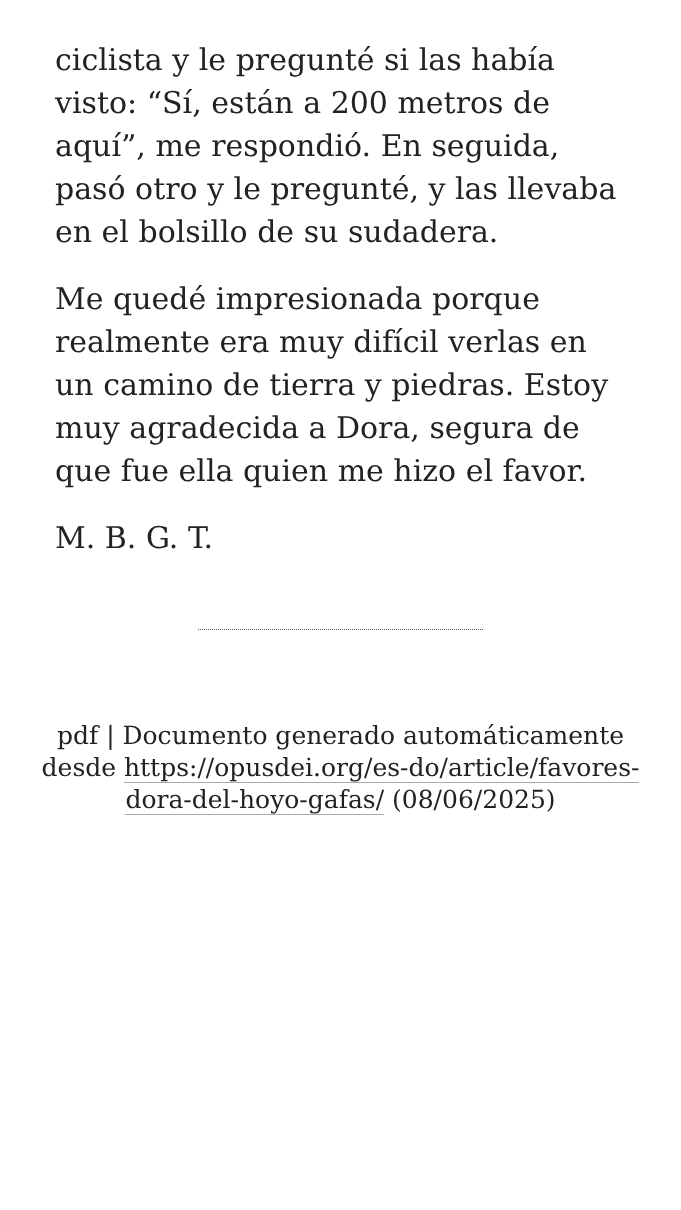ciclista y le pregunté si las había visto: “Sí, están a 200 metros de aquí”, me respondió. En seguida, pasó otro y le pregunté, y las llevaba en el bolsillo de su sudadera.
Me quedé impresionada porque realmente era muy difícil verlas en un camino de tierra y piedras. Estoy muy agradecida a Dora, segura de que fue ella quien me hizo el favor.
M. B. G. T.
pdf | Documento generado automáticamente desde https://opusdei.org/es-do/article/favores-dora-del-hoyo-gafas/ (08/06/2025)